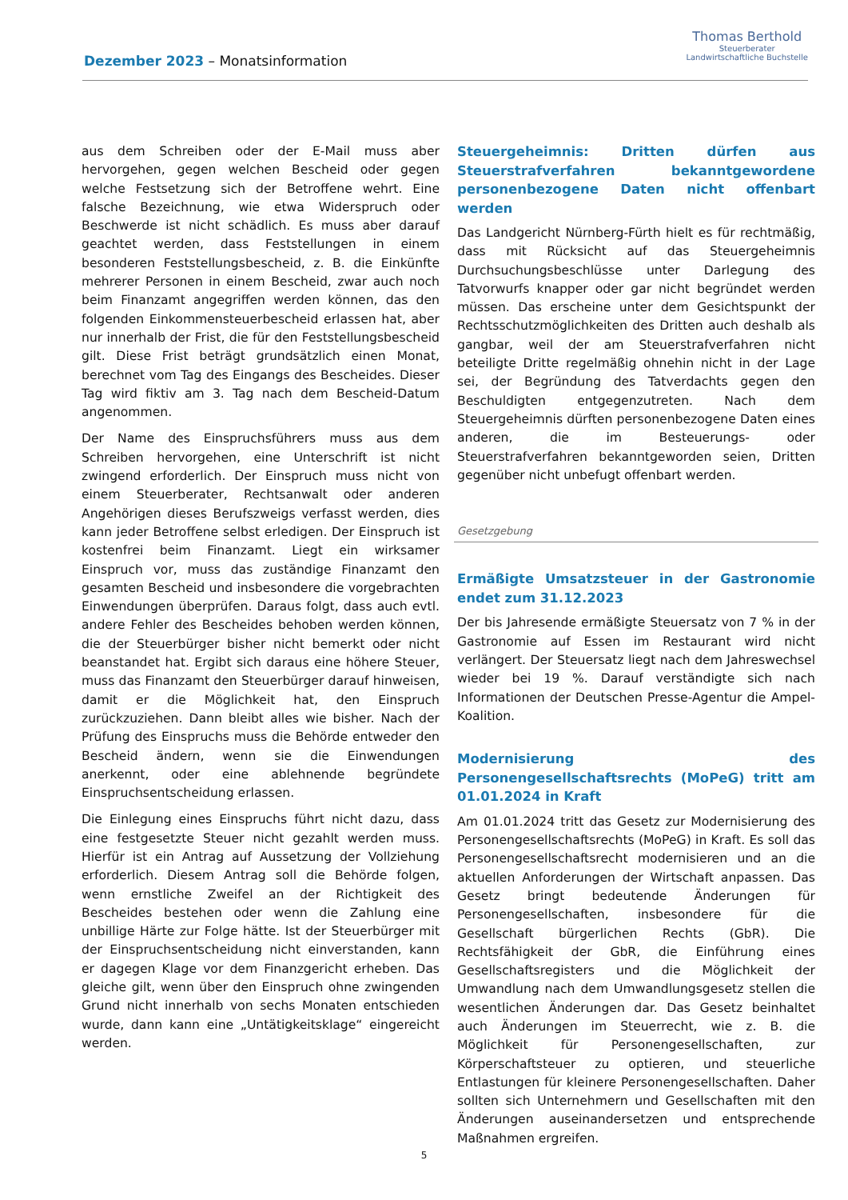Dezember 2023 – Monatsinformation
Thomas Berthold
Steuerberater
Landwirtschaftliche Buchstelle
aus dem Schreiben oder der E-Mail muss aber hervorgehen, gegen welchen Bescheid oder gegen welche Festsetzung sich der Betroffene wehrt. Eine falsche Bezeichnung, wie etwa Widerspruch oder Beschwerde ist nicht schädlich. Es muss aber darauf geachtet werden, dass Feststellungen in einem besonderen Feststellungsbescheid, z. B. die Einkünfte mehrerer Personen in einem Bescheid, zwar auch noch beim Finanzamt angegriffen werden können, das den folgenden Einkommensteuerbescheid erlassen hat, aber nur innerhalb der Frist, die für den Feststellungsbescheid gilt. Diese Frist beträgt grundsätzlich einen Monat, berechnet vom Tag des Eingangs des Bescheides. Dieser Tag wird fiktiv am 3. Tag nach dem Bescheid-Datum angenommen.
Der Name des Einspruchsführers muss aus dem Schreiben hervorgehen, eine Unterschrift ist nicht zwingend erforderlich. Der Einspruch muss nicht von einem Steuerberater, Rechtsanwalt oder anderen Angehörigen dieses Berufszweigs verfasst werden, dies kann jeder Betroffene selbst erledigen. Der Einspruch ist kostenfrei beim Finanzamt. Liegt ein wirksamer Einspruch vor, muss das zuständige Finanzamt den gesamten Bescheid und insbesondere die vorgebrachten Einwendungen überprüfen. Daraus folgt, dass auch evtl. andere Fehler des Bescheides behoben werden können, die der Steuerbürger bisher nicht bemerkt oder nicht beanstandet hat. Ergibt sich daraus eine höhere Steuer, muss das Finanzamt den Steuerbürger darauf hinweisen, damit er die Möglichkeit hat, den Einspruch zurückzuziehen. Dann bleibt alles wie bisher. Nach der Prüfung des Einspruchs muss die Behörde entweder den Bescheid ändern, wenn sie die Einwendungen anerkennt, oder eine ablehnende begründete Einspruchsentscheidung erlassen.
Die Einlegung eines Einspruchs führt nicht dazu, dass eine festgesetzte Steuer nicht gezahlt werden muss. Hierfür ist ein Antrag auf Aussetzung der Vollziehung erforderlich. Diesem Antrag soll die Behörde folgen, wenn ernstliche Zweifel an der Richtigkeit des Bescheides bestehen oder wenn die Zahlung eine unbillige Härte zur Folge hätte. Ist der Steuerbürger mit der Einspruchsentscheidung nicht einverstanden, kann er dagegen Klage vor dem Finanzgericht erheben. Das gleiche gilt, wenn über den Einspruch ohne zwingenden Grund nicht innerhalb von sechs Monaten entschieden wurde, dann kann eine „Untätigkeitsklage“ eingereicht werden.
Steuergeheimnis: Dritten dürfen aus Steuerstrafverfahren bekanntgewordene personenbezogene Daten nicht offenbart werden
Das Landgericht Nürnberg-Fürth hielt es für rechtmäßig, dass mit Rücksicht auf das Steuergeheimnis Durchsuchungsbeschlüsse unter Darlegung des Tatvorwurfs knapper oder gar nicht begründet werden müssen. Das erscheine unter dem Gesichtspunkt der Rechtsschutzmöglichkeiten des Dritten auch deshalb als gangbar, weil der am Steuerstrafverfahren nicht beteiligte Dritte regelmäßig ohnehin nicht in der Lage sei, der Begründung des Tatverdachts gegen den Beschuldigten entgegenzutreten. Nach dem Steuergeheimnis dürften personenbezogene Daten eines anderen, die im Besteuerungs- oder Steuerstrafverfahren bekanntgeworden seien, Dritten gegenüber nicht unbefugt offenbart werden.
Gesetzgebung
Ermäßigte Umsatzsteuer in der Gastronomie endet zum 31.12.2023
Der bis Jahresende ermäßigte Steuersatz von 7 % in der Gastronomie auf Essen im Restaurant wird nicht verlängert. Der Steuersatz liegt nach dem Jahreswechsel wieder bei 19 %. Darauf verständigte sich nach Informationen der Deutschen Presse-Agentur die Ampel-Koalition.
Modernisierung des Personengesellschaftsrechts (MoPeG) tritt am 01.01.2024 in Kraft
Am 01.01.2024 tritt das Gesetz zur Modernisierung des Personengesellschaftsrechts (MoPeG) in Kraft. Es soll das Personengesellschaftsrecht modernisieren und an die aktuellen Anforderungen der Wirtschaft anpassen. Das Gesetz bringt bedeutende Änderungen für Personengesellschaften, insbesondere für die Gesellschaft bürgerlichen Rechts (GbR). Die Rechtsfähigkeit der GbR, die Einführung eines Gesellschaftsregisters und die Möglichkeit der Umwandlung nach dem Umwandlungsgesetz stellen die wesentlichen Änderungen dar. Das Gesetz beinhaltet auch Änderungen im Steuerrecht, wie z. B. die Möglichkeit für Personengesellschaften, zur Körperschaftsteuer zu optieren, und steuerliche Entlastungen für kleinere Personengesellschaften. Daher sollten sich Unternehmern und Gesellschaften mit den Änderungen auseinandersetzen und entsprechende Maßnahmen ergreifen.
5